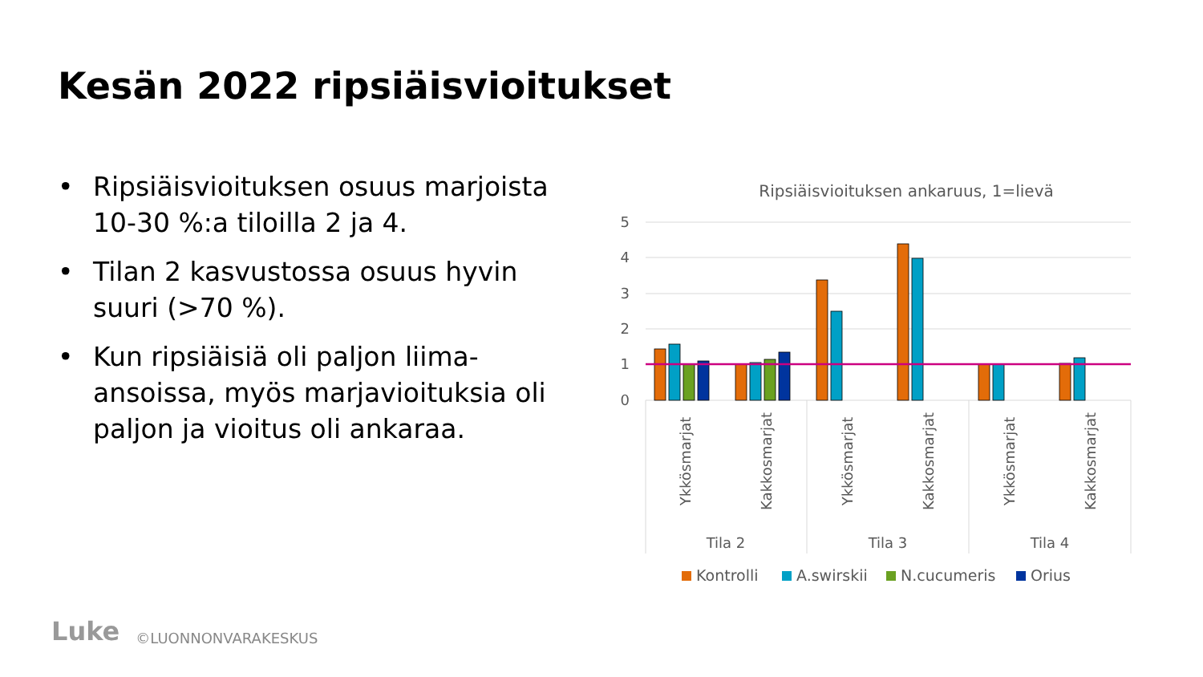Kesän 2022 ripsiäisvioitukset
• Ripsiäisvioituksen osuus marjoista 10-30 %:a tiloilla 2 ja 4.
• Tilan 2 kasvustossa osuus hyvin suuri (>70 %).
• Kun ripsiäisiä oli paljon liima-ansoissa, myös marjavioituksia oli paljon ja vioitus oli ankaraa.
Ripsiäisvioituksen ankaruus, 1=lievä
5
4
3
2
1
0
Ykkösmarjat
Kakkosmarjat
Ykkösmarjat
Kakkosmarjat
Ykkösmarjat
Kakkosmarjat
Tila 2
Tila 3
Tila 4
Kontrolli
A.swirskii
N.cucumeris
Orius
Luke ©LUONNONVARAKESKUS